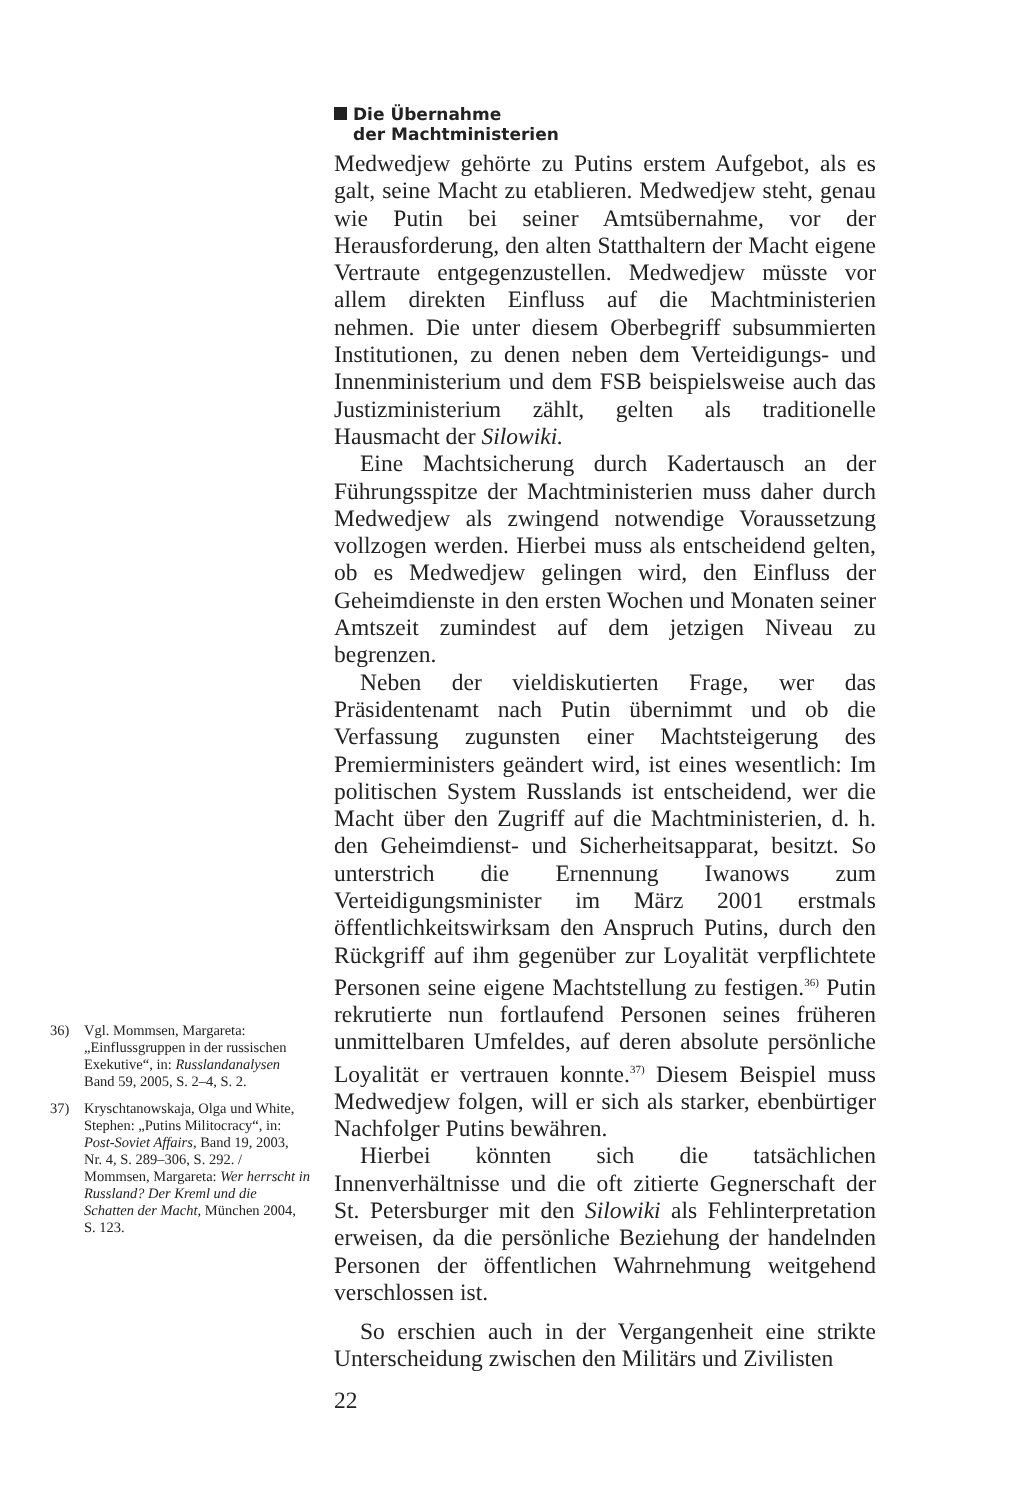36) Vgl. Mommsen, Margareta: „Einflussgruppen in der russischen Exekutive“, in: Russlandanalysen Band 59, 2005, S. 2–4, S. 2.
37) Kryschtanowskaja, Olga und White, Stephen: „Putins Militocracy“, in: Post-Soviet Affairs, Band 19, 2003, Nr. 4, S. 289–306, S. 292. / Mommsen, Margareta: Wer herrscht in Russland? Der Kreml und die Schatten der Macht, München 2004, S. 123.
Die Übernahme
der Machtministerien
Medwedjew gehörte zu Putins erstem Aufgebot, als es galt, seine Macht zu etablieren. Medwedjew steht, genau wie Putin bei seiner Amtsübernahme, vor der Herausforderung, den alten Statthaltern der Macht eigene Vertraute entgegenzustellen. Medwedjew müsste vor allem direkten Einfluss auf die Machtministerien nehmen. Die unter diesem Oberbegriff subsummierten Institutionen, zu denen neben dem Verteidigungs- und Innenministerium und dem FSB beispielsweise auch das Justizministerium zählt, gelten als traditionelle Hausmacht der Silowiki.
Eine Machtsicherung durch Kadertausch an der Führungsspitze der Machtministerien muss daher durch Medwedjew als zwingend notwendige Voraussetzung vollzogen werden. Hierbei muss als entscheidend gelten, ob es Medwedjew gelingen wird, den Einfluss der Geheimdienste in den ersten Wochen und Monaten seiner Amtszeit zumindest auf dem jetzigen Niveau zu begrenzen.
Neben der vieldiskutierten Frage, wer das Präsidentenamt nach Putin übernimmt und ob die Verfassung zugunsten einer Machtsteigerung des Premierministers geändert wird, ist eines wesentlich: Im politischen System Russlands ist entscheidend, wer die Macht über den Zugriff auf die Machtministerien, d. h. den Geheimdienst- und Sicherheitsapparat, besitzt. So unterstrich die Ernennung Iwanows zum Verteidigungsminister im März 2001 erstmals öffentlichkeitswirksam den Anspruch Putins, durch den Rückgriff auf ihm gegenüber zur Loyalität verpflichtete Personen seine eigene Machtstellung zu festigen.<sup>36)</sup> Putin rekrutierte nun fortlaufend Personen seines früheren unmittelbaren Umfeldes, auf deren absolute persönliche Loyalität er vertrauen konnte.<sup>37)</sup> Diesem Beispiel muss Medwedjew folgen, will er sich als starker, ebenbürtiger Nachfolger Putins bewähren.
Hierbei könnten sich die tatsächlichen Innenverhältnisse und die oft zitierte Gegnerschaft der St. Petersburger mit den Silowiki als Fehlinterpretation erweisen, da die persönliche Beziehung der handelnden Personen der öffentlichen Wahrnehmung weitgehend verschlossen ist.
So erschien auch in der Vergangenheit eine strikte Unterscheidung zwischen den Militärs und Zivilisten
22